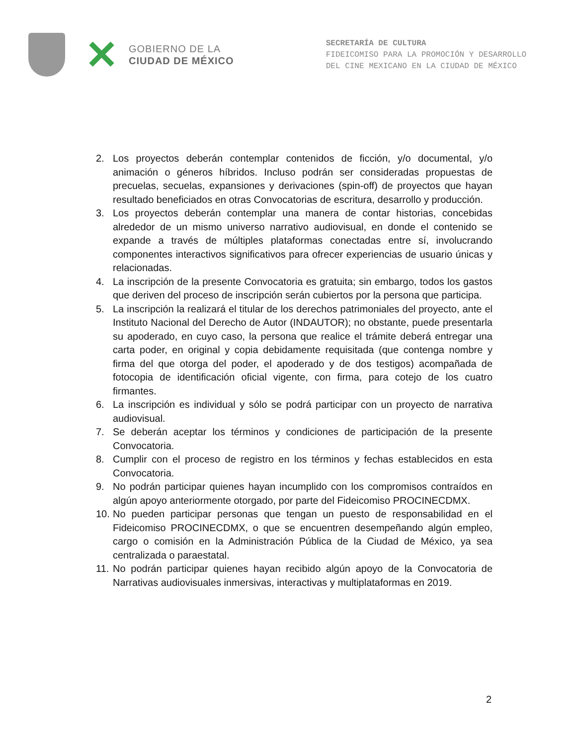✕
GOBIERNO DE LA
CIUDAD DE MÉXICO
SECRETARÍA DE CULTURA
FIDEICOMISO PARA LA PROMOCIÓN Y DESARROLLO
DEL CINE MEXICANO EN LA CIUDAD DE MÉXICO
2. Los proyectos deberán contemplar contenidos de ficción, y/o documental, y/o animación o géneros híbridos. Incluso podrán ser consideradas propuestas de precuelas, secuelas, expansiones y derivaciones (spin-off) de proyectos que hayan resultado beneficiados en otras Convocatorias de escritura, desarrollo y producción.
3. Los proyectos deberán contemplar una manera de contar historias, concebidas alrededor de un mismo universo narrativo audiovisual, en donde el contenido se expande a través de múltiples plataformas conectadas entre sí, involucrando componentes interactivos significativos para ofrecer experiencias de usuario únicas y relacionadas.
4. La inscripción de la presente Convocatoria es gratuita; sin embargo, todos los gastos que deriven del proceso de inscripción serán cubiertos por la persona que participa.
5. La inscripción la realizará el titular de los derechos patrimoniales del proyecto, ante el Instituto Nacional del Derecho de Autor (INDAUTOR); no obstante, puede presentarla su apoderado, en cuyo caso, la persona que realice el trámite deberá entregar una carta poder, en original y copia debidamente requisitada (que contenga nombre y firma del que otorga del poder, el apoderado y de dos testigos) acompañada de fotocopia de identificación oficial vigente, con firma, para cotejo de los cuatro firmantes.
6. La inscripción es individual y sólo se podrá participar con un proyecto de narrativa audiovisual.
7. Se deberán aceptar los términos y condiciones de participación de la presente Convocatoria.
8. Cumplir con el proceso de registro en los términos y fechas establecidos en esta Convocatoria.
9. No podrán participar quienes hayan incumplido con los compromisos contraídos en algún apoyo anteriormente otorgado, por parte del Fideicomiso PROCINECDMX.
10. No pueden participar personas que tengan un puesto de responsabilidad en el Fideicomiso PROCINECDMX, o que se encuentren desempeñando algún empleo, cargo o comisión en la Administración Pública de la Ciudad de México, ya sea centralizada o paraestatal.
11. No podrán participar quienes hayan recibido algún apoyo de la Convocatoria de Narrativas audiovisuales inmersivas, interactivas y multiplataformas en 2019.
2